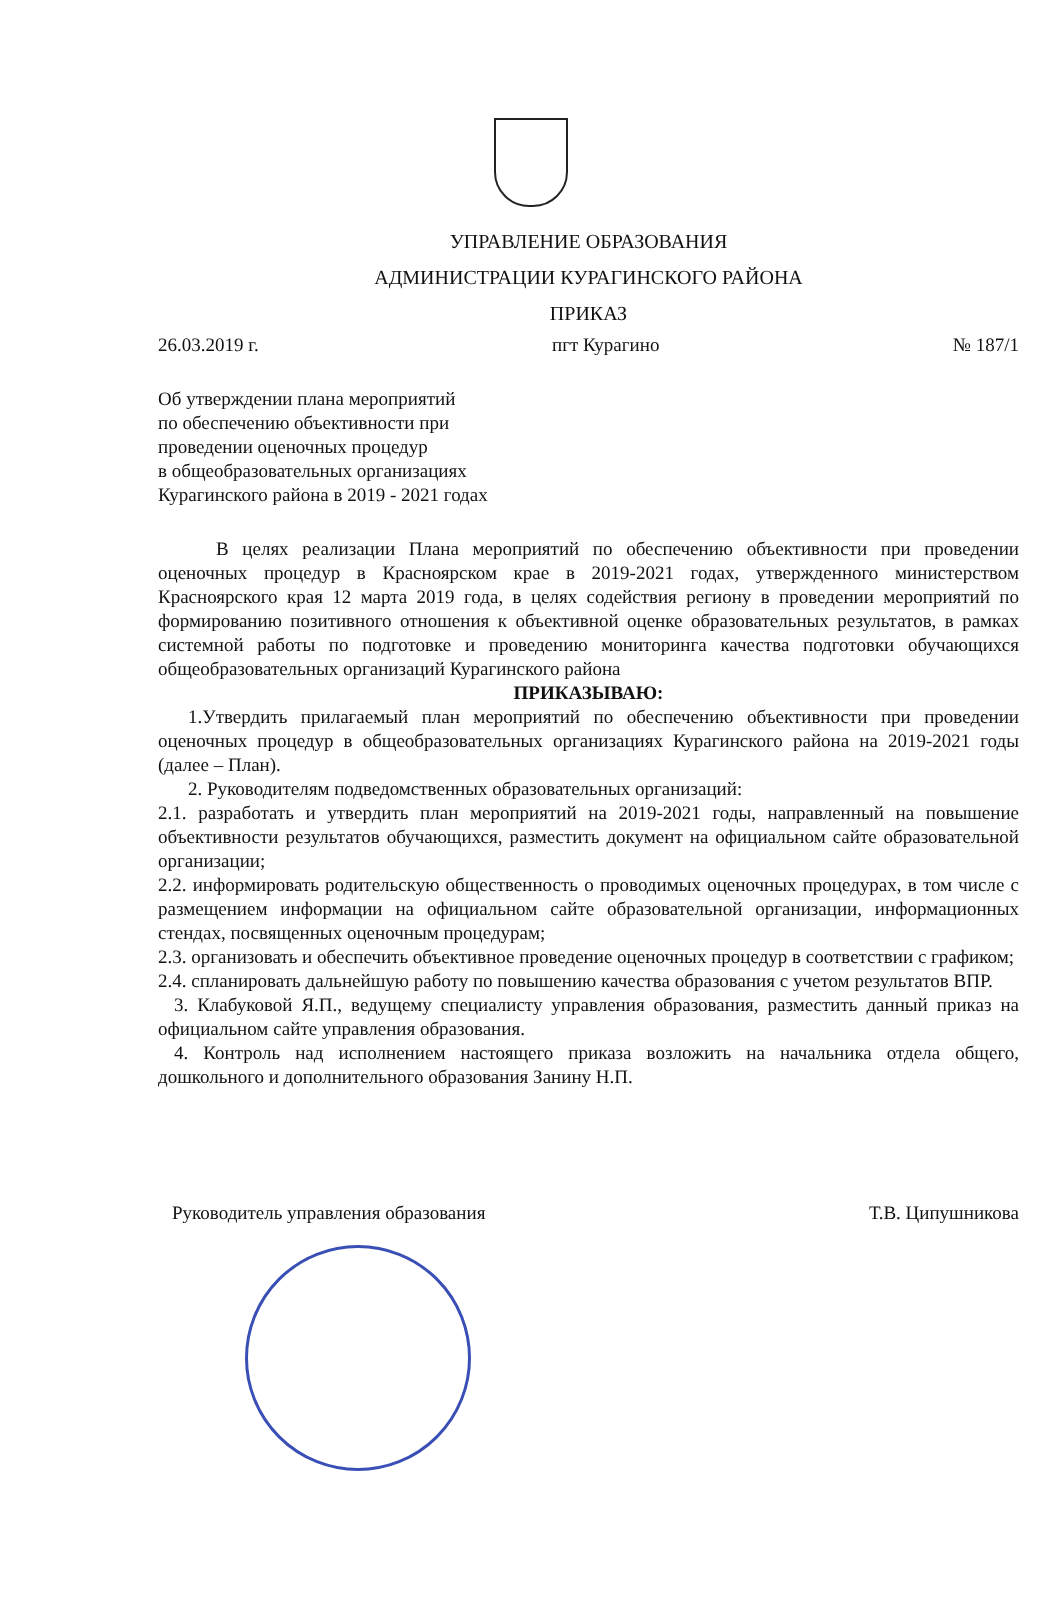УПРАВЛЕНИЕ ОБРАЗОВАНИЯ
АДМИНИСТРАЦИИ КУРАГИНСКОГО РАЙОНА
ПРИКАЗ
26.03.2019 г. пгт Курагино № 187/1
Об утверждении плана мероприятий
по обеспечению объективности при
проведении оценочных процедур
в общеобразовательных организациях
Курагинского района в 2019 - 2021 годах
В целях реализации Плана мероприятий по обеспечению объективности при проведении оценочных процедур в Красноярском крае в 2019-2021 годах, утвержденного министерством Красноярского края 12 марта 2019 года, в целях содействия региону в проведении мероприятий по формированию позитивного отношения к объективной оценке образовательных результатов, в рамках системной работы по подготовке и проведению мониторинга качества подготовки обучающихся общеобразовательных организаций Курагинского района
ПРИКАЗЫВАЮ:
1.Утвердить прилагаемый план мероприятий по обеспечению объективности при проведении оценочных процедур в общеобразовательных организациях Курагинского района на 2019-2021 годы (далее – План).
2. Руководителям подведомственных образовательных организаций:
2.1. разработать и утвердить план мероприятий на 2019-2021 годы, направленный на повышение объективности результатов обучающихся, разместить документ на официальном сайте образовательной организации;
2.2. информировать родительскую общественность о проводимых оценочных процедурах, в том числе с размещением информации на официальном сайте образовательной организации, информационных стендах, посвященных оценочным процедурам;
2.3. организовать и обеспечить объективное проведение оценочных процедур в соответствии с графиком;
2.4. спланировать дальнейшую работу по повышению качества образования с учетом результатов ВПР.
3. Клабуковой Я.П., ведущему специалисту управления образования, разместить данный приказ на официальном сайте управления образования.
4. Контроль над исполнением настоящего приказа возложить на начальника отдела общего, дошкольного и дополнительного образования Занину Н.П.
Руководитель управления образования Т.В. Ципушникова